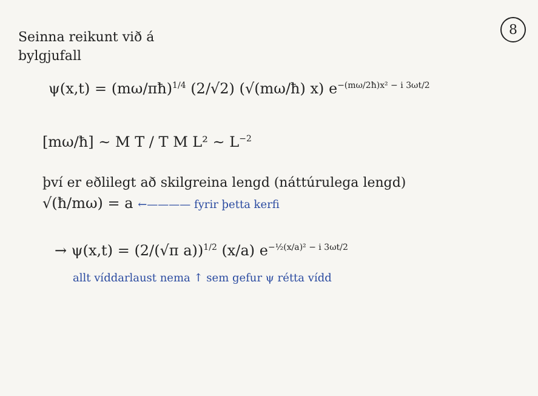8
Seinna reikunt við á
bylgjufall
ψ(x,t) = (mω/πħ)<sup>1/4</sup> (2/√2) (√(mω/ħ) x) e<sup>−(mω/2ħ)x² − i 3ωt/2</sup>
[mω/ħ] ~ M T / T M L² ~ L<sup>−2</sup>
því er eðlilegt að skilgreina lengd (náttúrulega lengd)
√(ħ/mω) = a ←———— fyrir þetta kerfi
→ ψ(x,t) = (2/(√π a))<sup>1/2</sup> (x/a) e<sup>−½(x/a)² − i 3ωt/2</sup>
allt víddarlaust nema ↑ sem gefur ψ rétta vídd